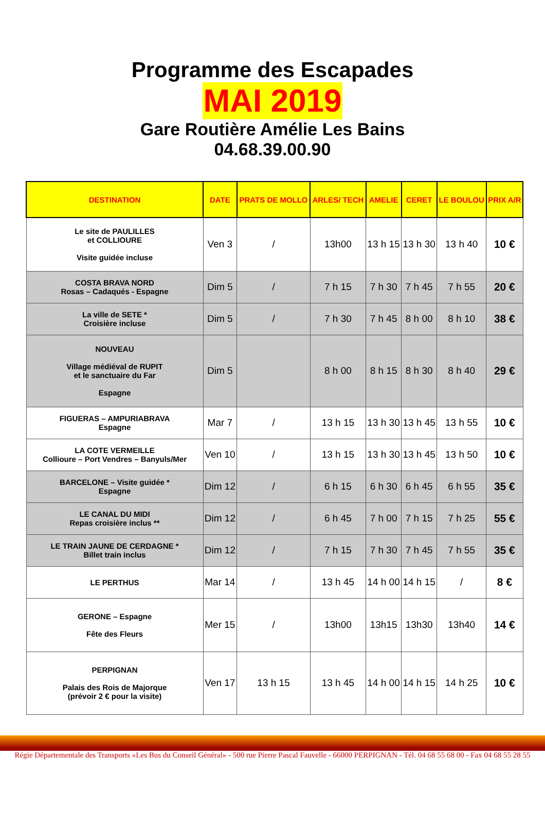Programme des Escapades
MAI 2019
Gare Routière Amélie Les Bains
04.68.39.00.90
| DESTINATION | DATE | PRATS DE MOLLO | ARLES/ TECH | AMELIE | CERET | LE BOULOU | PRIX A/R |
| --- | --- | --- | --- | --- | --- | --- | --- |
| Le site de PAULILLES et COLLIOURE Visite guidée incluse | Ven 3 | / | 13h00 | 13 h 15 | 13 h 30 | 13 h 40 | 10 € |
| COSTA BRAVA NORD Rosas – Cadaqués - Espagne | Dim 5 | / | 7 h 15 | 7 h 30 | 7 h 45 | 7 h 55 | 20 € |
| La ville de SETE * Croisière incluse | Dim 5 | / | 7 h 30 | 7 h 45 | 8 h 00 | 8 h 10 | 38 € |
| NOUVEAU Village médiéval de RUPIT et le sanctuaire du Far Espagne | Dim 5 | | 8 h 00 | 8 h 15 | 8 h 30 | 8 h 40 | 29 € |
| FIGUERAS – AMPURIABRAVA Espagne | Mar 7 | / | 13 h 15 | 13 h 30 | 13 h 45 | 13 h 55 | 10 € |
| LA COTE VERMEILLE Collioure – Port Vendres – Banyuls/Mer | Ven 10 | / | 13 h 15 | 13 h 30 | 13 h 45 | 13 h 50 | 10 € |
| BARCELONE – Visite guidée * Espagne | Dim 12 | / | 6 h 15 | 6 h 30 | 6 h 45 | 6 h 55 | 35 € |
| LE CANAL DU MIDI Repas croisière inclus ** | Dim 12 | / | 6 h 45 | 7 h 00 | 7 h 15 | 7 h 25 | 55 € |
| LE TRAIN JAUNE DE CERDAGNE * Billet train inclus | Dim 12 | / | 7 h 15 | 7 h 30 | 7 h 45 | 7 h 55 | 35 € |
| LE PERTHUS | Mar 14 | / | 13 h 45 | 14 h 00 | 14 h 15 | / | 8 € |
| GERONE – Espagne Fête des Fleurs | Mer 15 | / | 13h00 | 13h15 | 13h30 | 13h40 | 14 € |
| PERPIGNAN Palais des Rois de Majorque (prévoir 2 € pour la visite) | Ven 17 | 13 h 15 | 13 h 45 | 14 h 00 | 14 h 15 | 14 h 25 | 10 € |
Régie Départementale des Transports «Les Bus du Conseil Général» - 500 rue Pierre Pascal Fauvelle - 66000 PERPIGNAN - Tél. 04 68 55 68 00 - Fax 04 68 55 28 55